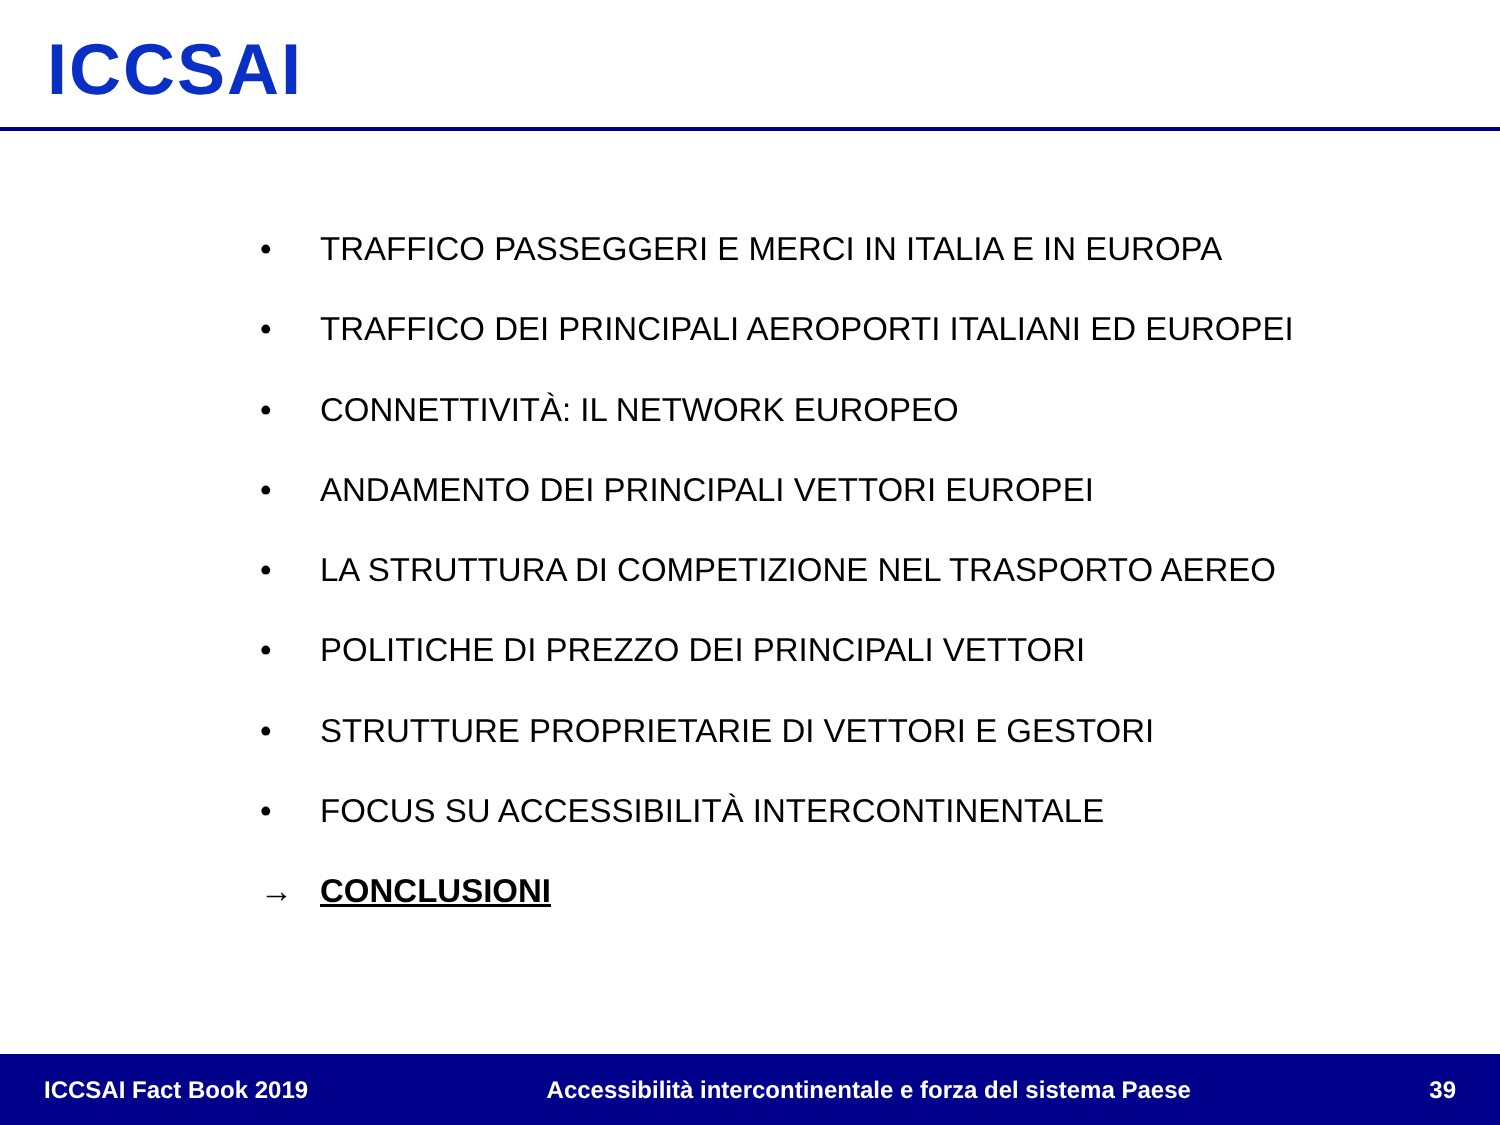ICCSAI
• TRAFFICO PASSEGGERI E MERCI IN ITALIA E IN EUROPA
• TRAFFICO DEI PRINCIPALI AEROPORTI ITALIANI ED EUROPEI
• CONNETTIVITÀ: IL NETWORK EUROPEO
• ANDAMENTO DEI PRINCIPALI VETTORI EUROPEI
• LA STRUTTURA DI COMPETIZIONE NEL TRASPORTO AEREO
• POLITICHE DI PREZZO DEI PRINCIPALI VETTORI
• STRUTTURE PROPRIETARIE DI VETTORI E GESTORI
• FOCUS SU ACCESSIBILITÀ INTERCONTINENTALE
→ CONCLUSIONI
ICCSAI Fact Book 2019 Accessibilità intercontinentale e forza del sistema Paese 39